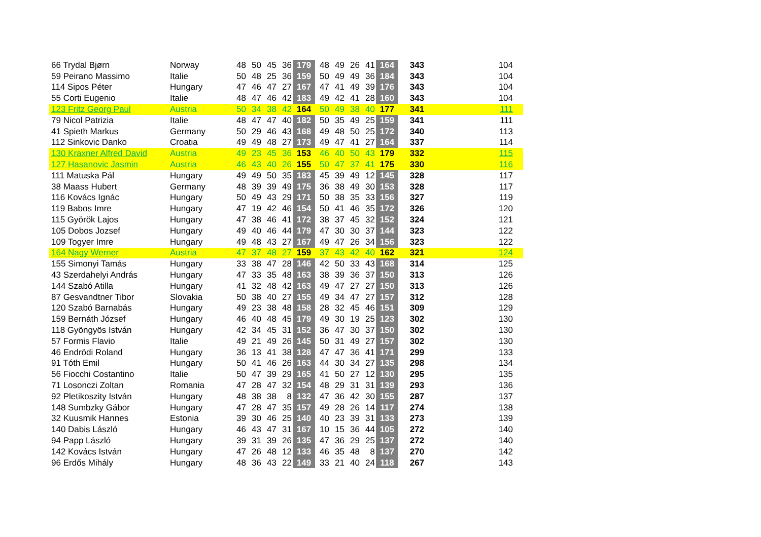| 66 Trydal Bjørn | Norway | 48 | 50 | 45 | 36 | 179 | 48 | 49 | 26 | 41 | 164 | 343 | 104 |
| 59 Peirano Massimo | Italie | 50 | 48 | 25 | 36 | 159 | 50 | 49 | 49 | 36 | 184 | 343 | 104 |
| 114 Sipos Péter | Hungary | 47 | 46 | 47 | 27 | 167 | 47 | 41 | 49 | 39 | 176 | 343 | 104 |
| 55 Corti Eugenio | Italie | 48 | 47 | 46 | 42 | 183 | 49 | 42 | 41 | 28 | 160 | 343 | 104 |
| 123 Fritz Georg Paul | Austria | 50 | 34 | 38 | 42 | 164 | 50 | 49 | 38 | 40 | 177 | 341 | 111 |
| 79 Nicol Patrizia | Italie | 48 | 47 | 47 | 40 | 182 | 50 | 35 | 49 | 25 | 159 | 341 | 111 |
| 41 Spieth Markus | Germany | 50 | 29 | 46 | 43 | 168 | 49 | 48 | 50 | 25 | 172 | 340 | 113 |
| 112 Sinkovic Danko | Croatia | 49 | 49 | 48 | 27 | 173 | 49 | 47 | 41 | 27 | 164 | 337 | 114 |
| 130 Kraxner Alfred David | Austria | 49 | 23 | 45 | 36 | 153 | 46 | 40 | 50 | 43 | 179 | 332 | 115 |
| 127 Hasanovic Jasmin | Austria | 46 | 43 | 40 | 26 | 155 | 50 | 47 | 37 | 41 | 175 | 330 | 116 |
| 111 Matuska Pál | Hungary | 49 | 49 | 50 | 35 | 183 | 45 | 39 | 49 | 12 | 145 | 328 | 117 |
| 38 Maass Hubert | Germany | 48 | 39 | 39 | 49 | 175 | 36 | 38 | 49 | 30 | 153 | 328 | 117 |
| 116 Kovács Ignác | Hungary | 50 | 49 | 43 | 29 | 171 | 50 | 38 | 35 | 33 | 156 | 327 | 119 |
| 119 Babos Imre | Hungary | 47 | 19 | 42 | 46 | 154 | 50 | 41 | 46 | 35 | 172 | 326 | 120 |
| 115 Györök Lajos | Hungary | 47 | 38 | 46 | 41 | 172 | 38 | 37 | 45 | 32 | 152 | 324 | 121 |
| 105 Dobos Jozsef | Hungary | 49 | 40 | 46 | 44 | 179 | 47 | 30 | 30 | 37 | 144 | 323 | 122 |
| 109 Togyer Imre | Hungary | 49 | 48 | 43 | 27 | 167 | 49 | 47 | 26 | 34 | 156 | 323 | 122 |
| 164 Nagy Werner | Austria | 47 | 37 | 48 | 27 | 159 | 37 | 43 | 42 | 40 | 162 | 321 | 124 |
| 155 Simonyi Tamás | Hungary | 33 | 38 | 47 | 28 | 146 | 42 | 50 | 33 | 43 | 168 | 314 | 125 |
| 43 Szerdahelyi András | Hungary | 47 | 33 | 35 | 48 | 163 | 38 | 39 | 36 | 37 | 150 | 313 | 126 |
| 144 Szabó Atilla | Hungary | 41 | 32 | 48 | 42 | 163 | 49 | 47 | 27 | 27 | 150 | 313 | 126 |
| 87 Gesvandtner Tibor | Slovakia | 50 | 38 | 40 | 27 | 155 | 49 | 34 | 47 | 27 | 157 | 312 | 128 |
| 120 Szabó Barnabás | Hungary | 49 | 23 | 38 | 48 | 158 | 28 | 32 | 45 | 46 | 151 | 309 | 129 |
| 159 Bernáth József | Hungary | 46 | 40 | 48 | 45 | 179 | 49 | 30 | 19 | 25 | 123 | 302 | 130 |
| 118 Gyöngyös István | Hungary | 42 | 34 | 45 | 31 | 152 | 36 | 47 | 30 | 37 | 150 | 302 | 130 |
| 57 Formis Flavio | Italie | 49 | 21 | 49 | 26 | 145 | 50 | 31 | 49 | 27 | 157 | 302 | 130 |
| 46 Endrödi Roland | Hungary | 36 | 13 | 41 | 38 | 128 | 47 | 47 | 36 | 41 | 171 | 299 | 133 |
| 91 Tóth Emil | Hungary | 50 | 41 | 46 | 26 | 163 | 44 | 30 | 34 | 27 | 135 | 298 | 134 |
| 56 Fiocchi Costantino | Italie | 50 | 47 | 39 | 29 | 165 | 41 | 50 | 27 | 12 | 130 | 295 | 135 |
| 71 Losonczi Zoltan | Romania | 47 | 28 | 47 | 32 | 154 | 48 | 29 | 31 | 31 | 139 | 293 | 136 |
| 92 Pletikoszity István | Hungary | 48 | 38 | 38 | 8 | 132 | 47 | 36 | 42 | 30 | 155 | 287 | 137 |
| 148 Sumbzky Gábor | Hungary | 47 | 28 | 47 | 35 | 157 | 49 | 28 | 26 | 14 | 117 | 274 | 138 |
| 32 Kuusmik Hannes | Estonia | 39 | 30 | 46 | 25 | 140 | 40 | 23 | 39 | 31 | 133 | 273 | 139 |
| 140 Dabis László | Hungary | 46 | 43 | 47 | 31 | 167 | 10 | 15 | 36 | 44 | 105 | 272 | 140 |
| 94 Papp László | Hungary | 39 | 31 | 39 | 26 | 135 | 47 | 36 | 29 | 25 | 137 | 272 | 140 |
| 142 Kovács István | Hungary | 47 | 26 | 48 | 12 | 133 | 46 | 35 | 48 | 8 | 137 | 270 | 142 |
| 96 Erdős Mihály | Hungary | 48 | 36 | 43 | 22 | 149 | 33 | 21 | 40 | 24 | 118 | 267 | 143 |